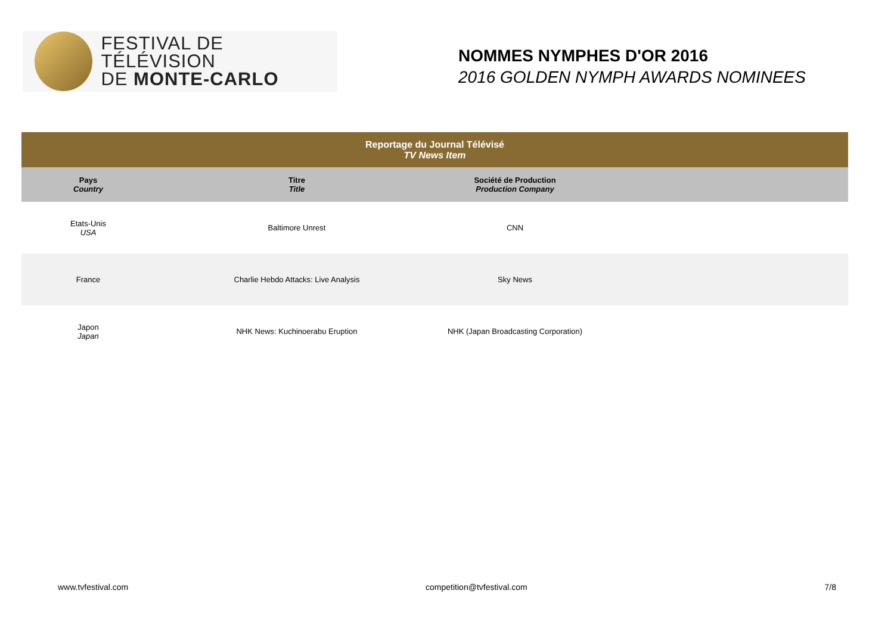FESTIVAL DE TÉLÉVISION
DE MONTE-CARLO
NOMMES NYMPHES D'OR 2016
2016 GOLDEN NYMPH AWARDS NOMINEES
| Reportage du Journal Télévisé TV News Item | | | |
| --- | --- | --- | --- |
| Pays Country | Titre Title | Société de Production Production Company | |
| Etats-Unis USA | Baltimore Unrest | CNN | |
| France | Charlie Hebdo Attacks: Live Analysis | Sky News | |
| Japon Japan | NHK News: Kuchinoerabu Eruption | NHK (Japan Broadcasting Corporation) | |
www.tvfestival.com competition@tvfestival.com 7/8